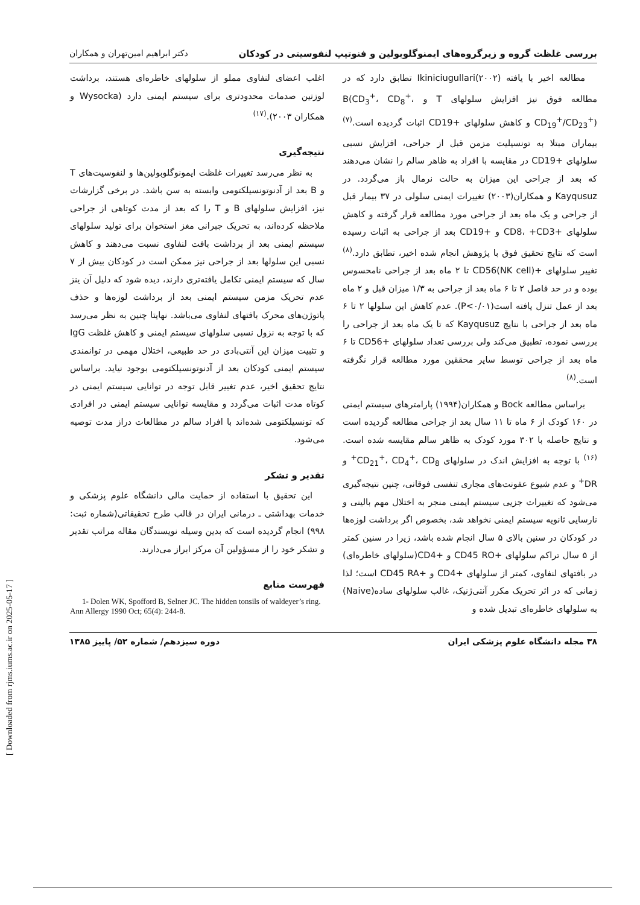بررسی غلظت گروه و زیرگروه‌های ایمنوگلوبولین و فنوتیپ لنفوسیتی در کودکان دکتر ابراهیم امین‌تهران و همکاران
مطالعه اخیر با یافته Ikiniciugullari(۲۰۰۲) تطابق دارد که در مطالعه فوق نیز افزایش سلولهای T و B(CD<sub>3</sub><sup>+</sup>، CD<sub>8</sub><sup>+</sup>، CD<sub>19</sub><sup>+</sup>/CD<sub>23</sub><sup>+</sup>) و کاهش سلولهای +CD19 اثبات گردیده است.<sup>(۷)</sup> بیماران مبتلا به تونسیلیت مزمن قبل از جراحی، افزایش نسبی سلولهای +CD19 در مقایسه با افراد به ظاهر سالم را نشان می‌دهند که بعد از جراحی این میزان به حالت نرمال باز می‌گردد. در Kayqusuz و همکاران(۲۰۰۳) تغییرات ایمنی سلولی در ۳۷ بیمار قبل از جراحی و یک ماه بعد از جراحی مورد مطالعه قرار گرفته و کاهش سلولهای +CD8، +CD3 و +CD19 بعد از جراحی به اثبات رسیده است که نتایج تحقیق فوق با پژوهش انجام شده اخیر، تطابق دارد.<sup>(۸)</sup> تغییر سلولهای +CD56(NK cell) تا ۲ ماه بعد از جراحی نامحسوس بوده و در حد فاصل ۲ تا ۶ ماه بعد از جراحی به ۱/۳ میزان قبل و ۲ ماه بعد از عمل تنزل یافته است(P<۰/۰۱). عدم کاهش این سلولها ۲ تا ۶ ماه بعد از جراحی با نتایج Kayqusuz که تا یک ماه بعد از جراحی را بررسی نموده، تطبیق می‌کند ولی بررسی تعداد سلولهای +CD56 تا ۶ ماه بعد از جراحی توسط سایر محققین مورد مطالعه قرار نگرفته است.<sup>(۸)</sup>
براساس مطالعه Bock و همکاران(۱۹۹۴) پارامترهای سیستم ایمنی در ۱۶۰ کودک از ۶ ماه تا ۱۱ سال بعد از جراحی مطالعه گردیده است و نتایج حاصله با ۳۰۲ مورد کودک به ظاهر سالم مقایسه شده است.<sup>(۱۶)</sup> با توجه به افزایش اندک در سلولهای CD<sub>21</sub><sup>+</sup>، CD<sub>4</sub><sup>+</sup>، CD<sub>8</sub><sup>+</sup> و DR<sup>+</sup> و عدم شیوع عفونت‌های مجاری تنفسی فوقانی، چنین نتیجه‌گیری می‌شود که تغییرات جزیی سیستم ایمنی منجر به اختلال مهم بالینی و نارسایی ثانویه سیستم ایمنی نخواهد شد، بخصوص اگر برداشت لوزه‌ها در کودکان در سنین بالای ۵ سال انجام شده باشد، زیرا در سنین کمتر از ۵ سال تراکم سلولهای +CD45 RO و +CD4(سلولهای خاطره‌ای) در بافتهای لنفاوی، کمتر از سلولهای +CD4 و +CD45 RA است؛ لذا زمانی که در اثر تحریک مکرر آنتی‌ژنیک، غالب سلولهای ساده(Naive) به سلولهای خاطره‌ای تبدیل شده و
اغلب اعضای لنفاوی مملو از سلولهای خاطره‌ای هستند، برداشت لوزتین صدمات محدودتری برای سیستم ایمنی دارد (Wysocka و همکاران ۲۰۰۳).<sup>(۱۷)</sup>
نتیجه‌گیری
به نظر می‌رسد تغییرات غلظت ایمونوگلوبولین‌ها و لنفوسیت‌های T و B بعد از آدنوتونسیلکتومی وابسته به سن باشد. در برخی گزارشات نیز، افزایش سلولهای B و T را که بعد از مدت کوتاهی از جراحی ملاحظه کرده‌اند، به تحریک جبرانی مغز استخوان برای تولید سلولهای سیستم ایمنی بعد از برداشت بافت لنفاوی نسبت می‌دهند و کاهش نسبی این سلولها بعد از جراحی نیز ممکن است در کودکان بیش از ۷ سال که سیستم ایمنی تکامل یافته‌تری دارند، دیده شود که دلیل آن ینز عدم تحریک مزمن سیستم ایمنی بعد از برداشت لوزه‌ها و حذف پاتوژن‌های محرک بافتهای لنفاوی می‌باشد. نهایتا چنین به نظر می‌رسد که با توجه به نزول نسبی سلولهای سیستم ایمنی و کاهش غلظت IgG و تثبیت میزان این آنتی‌بادی در حد طبیعی، اختلال مهمی در توانمندی سیستم ایمنی کودکان بعد از آدنوتونسیلکتومی بوجود نیاید. براساس نتایج تحقیق اخیر، عدم تغییر قابل توجه در توانایی سیستم ایمنی در کوتاه مدت اثبات می‌گردد و مقایسه توانایی سیستم ایمنی در افرادی که تونسیلکتومی شده‌اند با افراد سالم در مطالعات دراز مدت توصیه می‌شود.
تقدیر و تشکر
این تحقیق با استفاده از حمایت مالی دانشگاه علوم پزشکی و خدمات بهداشتی ـ درمانی ایران در قالب طرح تحقیقاتی(شماره ثبت: ۹۹۸) انجام گردیده است که بدین وسیله نویسندگان مقاله مراتب تقدیر و تشکر خود را از مسؤولین آن مرکز ابراز می‌دارند.
فهرست منابع
1- Dolen WK, Spofford B, Selner JC. The hidden tonsils of waldeyer’s ring. Ann Allergy 1990 Oct; 65(4): 244-8.
۳۸ مجله دانشگاه علوم پزشکی ایران دوره سیزدهم/ شماره ۵۲/ پاییز ۱۳۸۵
[ Downloaded from rjms.iums.ac.ir on 2025-05-17 ]